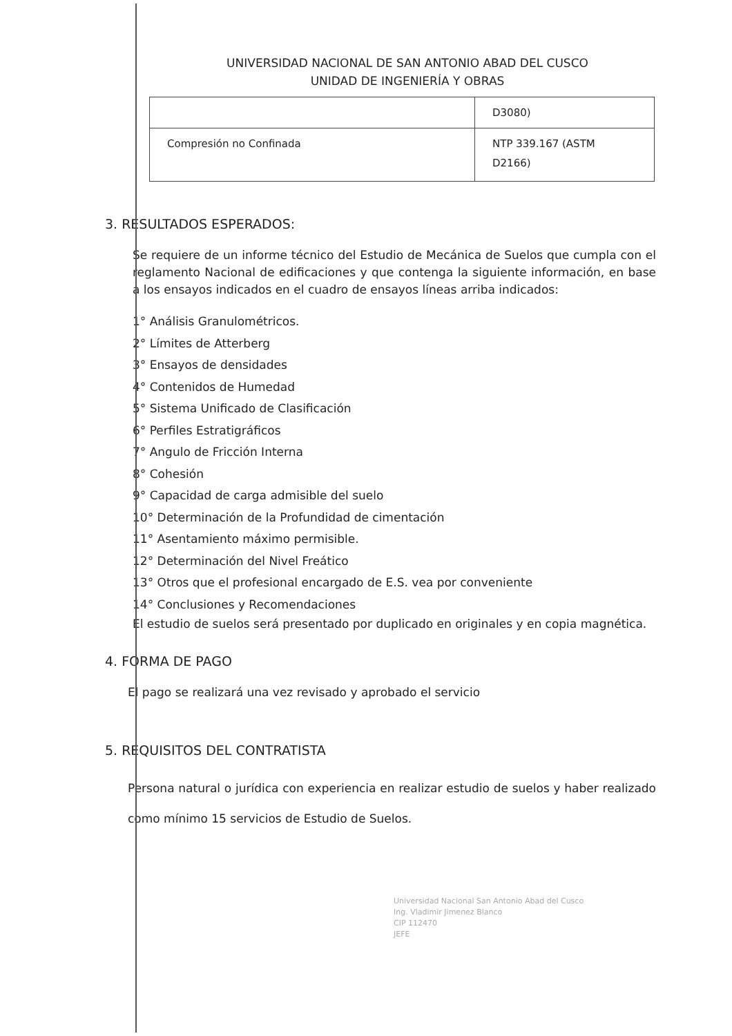UNIVERSIDAD NACIONAL DE SAN ANTONIO ABAD DEL CUSCO
UNIDAD DE INGENIERÍA Y OBRAS
| | D3080) |
| Compresión no Confinada | NTP 339.167 (ASTM D2166) |
3. RESULTADOS ESPERADOS:
Se requiere de un informe técnico del Estudio de Mecánica de Suelos que cumpla con el reglamento Nacional de edificaciones y que contenga la siguiente información, en base a los ensayos indicados en el cuadro de ensayos líneas arriba indicados:
1° Análisis Granulométricos.
2° Límites de Atterberg
3° Ensayos de densidades
4° Contenidos de Humedad
5° Sistema Unificado de Clasificación
6° Perfiles Estratigráficos
7° Angulo de Fricción Interna
8° Cohesión
9° Capacidad de carga admisible del suelo
10° Determinación de la Profundidad de cimentación
11° Asentamiento máximo permisible.
12° Determinación del Nivel Freático
13° Otros que el profesional encargado de E.S. vea por conveniente
14° Conclusiones y Recomendaciones
El estudio de suelos será presentado por duplicado en originales y en copia magnética.
4. FORMA DE PAGO
El pago se realizará una vez revisado y aprobado el servicio
5. REQUISITOS DEL CONTRATISTA
Persona natural o jurídica con experiencia en realizar estudio de suelos y haber realizado como mínimo 15 servicios de Estudio de Suelos.
Universidad Nacional San Antonio Abad del Cusco
Ing. Vladimir Jimenez Blanco
CIP 112470
JEFE